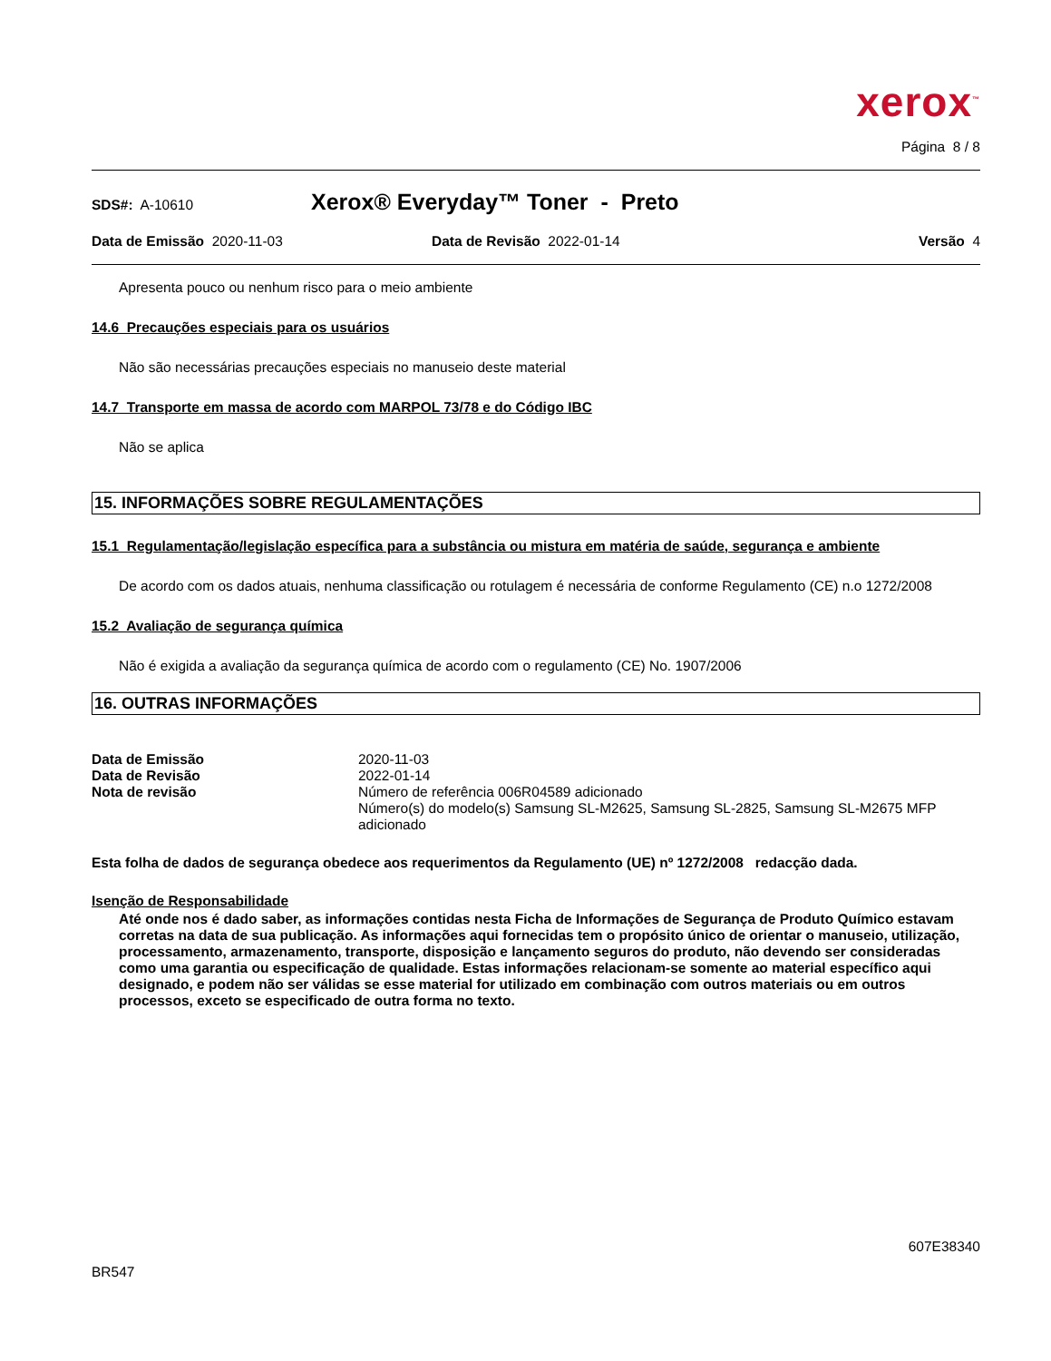xerox<sup>™</sup>
Página 8 / 8
SDS#: A-10610
Xerox® Everyday™ Toner - Preto
Data de Emissão 2020-11-03 Data de Revisão 2022-01-14 Versão 4
Apresenta pouco ou nenhum risco para o meio ambiente
14.6 Precauções especiais para os usuários
Não são necessárias precauções especiais no manuseio deste material
14.7 Transporte em massa de acordo com MARPOL 73/78 e do Código IBC
Não se aplica
15. INFORMAÇÕES SOBRE REGULAMENTAÇÕES
15.1 Regulamentação/legislação específica para a substância ou mistura em matéria de saúde, segurança e ambiente
De acordo com os dados atuais, nenhuma classificação ou rotulagem é necessária de conforme Regulamento (CE) n.o 1272/2008
15.2 Avaliação de segurança química
Não é exigida a avaliação da segurança química de acordo com o regulamento (CE) No. 1907/2006
16. OUTRAS INFORMAÇÕES
| Data de Emissão | 2020-11-03 |
| Data de Revisão | 2022-01-14 |
| Nota de revisão | Número de referência 006R04589 adicionado Número(s) do modelo(s) Samsung SL-M2625, Samsung SL-2825, Samsung SL-M2675 MFP adicionado |
Esta folha de dados de segurança obedece aos requerimentos da Regulamento (UE) nº 1272/2008 redacção dada.
Isenção de Responsabilidade
Até onde nos é dado saber, as informações contidas nesta Ficha de Informações de Segurança de Produto Químico estavam corretas na data de sua publicação. As informações aqui fornecidas tem o propósito único de orientar o manuseio, utilização, processamento, armazenamento, transporte, disposição e lançamento seguros do produto, não devendo ser consideradas como uma garantia ou especificação de qualidade. Estas informações relacionam-se somente ao material específico aqui designado, e podem não ser válidas se esse material for utilizado em combinação com outros materiais ou em outros processos, exceto se especificado de outra forma no texto.
607E38340
BR547